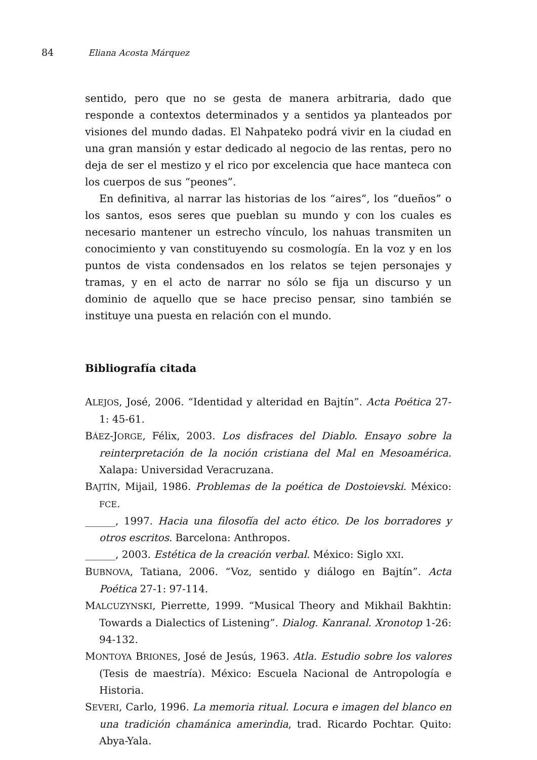84 Eliana Acosta Márquez
sentido, pero que no se gesta de manera arbitraria, dado que responde a contextos determinados y a sentidos ya planteados por visiones del mundo dadas. El Nahpateko podrá vivir en la ciudad en una gran mansión y estar dedicado al negocio de las rentas, pero no deja de ser el mestizo y el rico por excelencia que hace manteca con los cuerpos de sus “peones”.
En definitiva, al narrar las historias de los “aires”, los “dueños” o los santos, esos seres que pueblan su mundo y con los cuales es necesario mantener un estrecho vínculo, los nahuas transmiten un conocimiento y van constituyendo su cosmología. En la voz y en los puntos de vista condensados en los relatos se tejen personajes y tramas, y en el acto de narrar no sólo se fija un discurso y un dominio de aquello que se hace preciso pensar, sino también se instituye una puesta en relación con el mundo.
Bibliografía citada
ALEJOS, José, 2006. “Identidad y alteridad en Bajtín”. Acta Poética 27-1: 45-61.
BÁEZ-JORGE, Félix, 2003. Los disfraces del Diablo. Ensayo sobre la reinterpretación de la noción cristiana del Mal en Mesoamérica. Xalapa: Universidad Veracruzana.
BAJTÍN, Mijail, 1986. Problemas de la poética de Dostoievski. México: FCE.
______, 1997. Hacia una filosofía del acto ético. De los borradores y otros escritos. Barcelona: Anthropos.
______, 2003. Estética de la creación verbal. México: Siglo XXI.
BUBNOVA, Tatiana, 2006. “Voz, sentido y diálogo en Bajtín”. Acta Poética 27-1: 97-114.
MALCUZYNSKI, Pierrette, 1999. “Musical Theory and Mikhail Bakhtin: Towards a Dialectics of Listening”. Dialog. Kanranal. Xronotop 1-26: 94-132.
MONTOYA BRIONES, José de Jesús, 1963. Atla. Estudio sobre los valores (Tesis de maestría). México: Escuela Nacional de Antropología e Historia.
SEVERI, Carlo, 1996. La memoria ritual. Locura e imagen del blanco en una tradición chamánica amerindia, trad. Ricardo Pochtar. Quito: Abya-Yala.